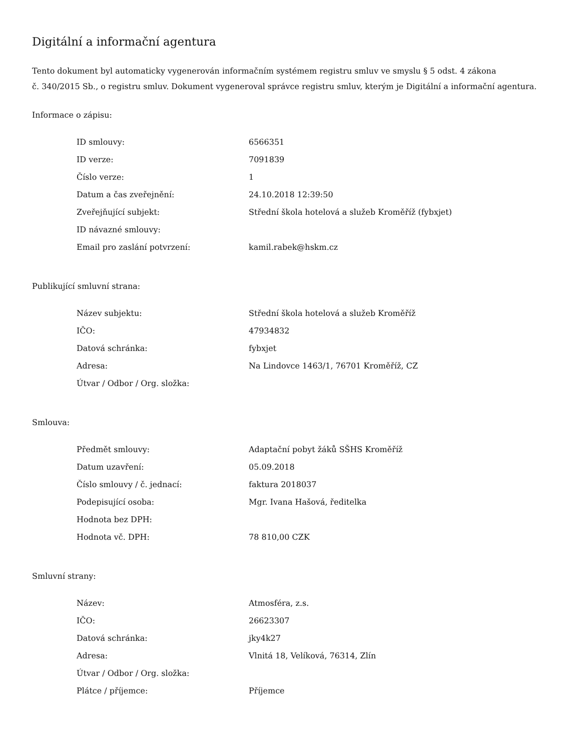Digitální a informační agentura
Tento dokument byl automaticky vygenerován informačním systémem registru smluv ve smyslu § 5 odst. 4 zákona
č. 340/2015 Sb., o registru smluv. Dokument vygeneroval správce registru smluv, kterým je Digitální a informační agentura.
Informace o zápisu:
| ID smlouvy: | 6566351 |
| ID verze: | 7091839 |
| Číslo verze: | 1 |
| Datum a čas zveřejnění: | 24.10.2018 12:39:50 |
| Zveřejňující subjekt: | Střední škola hotelová a služeb Kroměříž (fybxjet) |
| ID návazné smlouvy: | |
| Email pro zaslání potvrzení: | kamil.rabek@hskm.cz |
Publikující smluvní strana:
| Název subjektu: | Střední škola hotelová a služeb Kroměříž |
| IČO: | 47934832 |
| Datová schránka: | fybxjet |
| Adresa: | Na Lindovce 1463/1, 76701 Kroměříž, CZ |
| Útvar / Odbor / Org. složka: | |
Smlouva:
| Předmět smlouvy: | Adaptační pobyt žáků SŠHS Kroměříž |
| Datum uzavření: | 05.09.2018 |
| Číslo smlouvy / č. jednací: | faktura 2018037 |
| Podepisující osoba: | Mgr. Ivana Hašová, ředitelka |
| Hodnota bez DPH: | |
| Hodnota vč. DPH: | 78 810,00 CZK |
Smluvní strany:
| Název: | Atmosféra, z.s. |
| IČO: | 26623307 |
| Datová schránka: | jky4k27 |
| Adresa: | Vlnitá 18, Velíková, 76314, Zlín |
| Útvar / Odbor / Org. složka: | |
| Plátce / příjemce: | Příjemce |